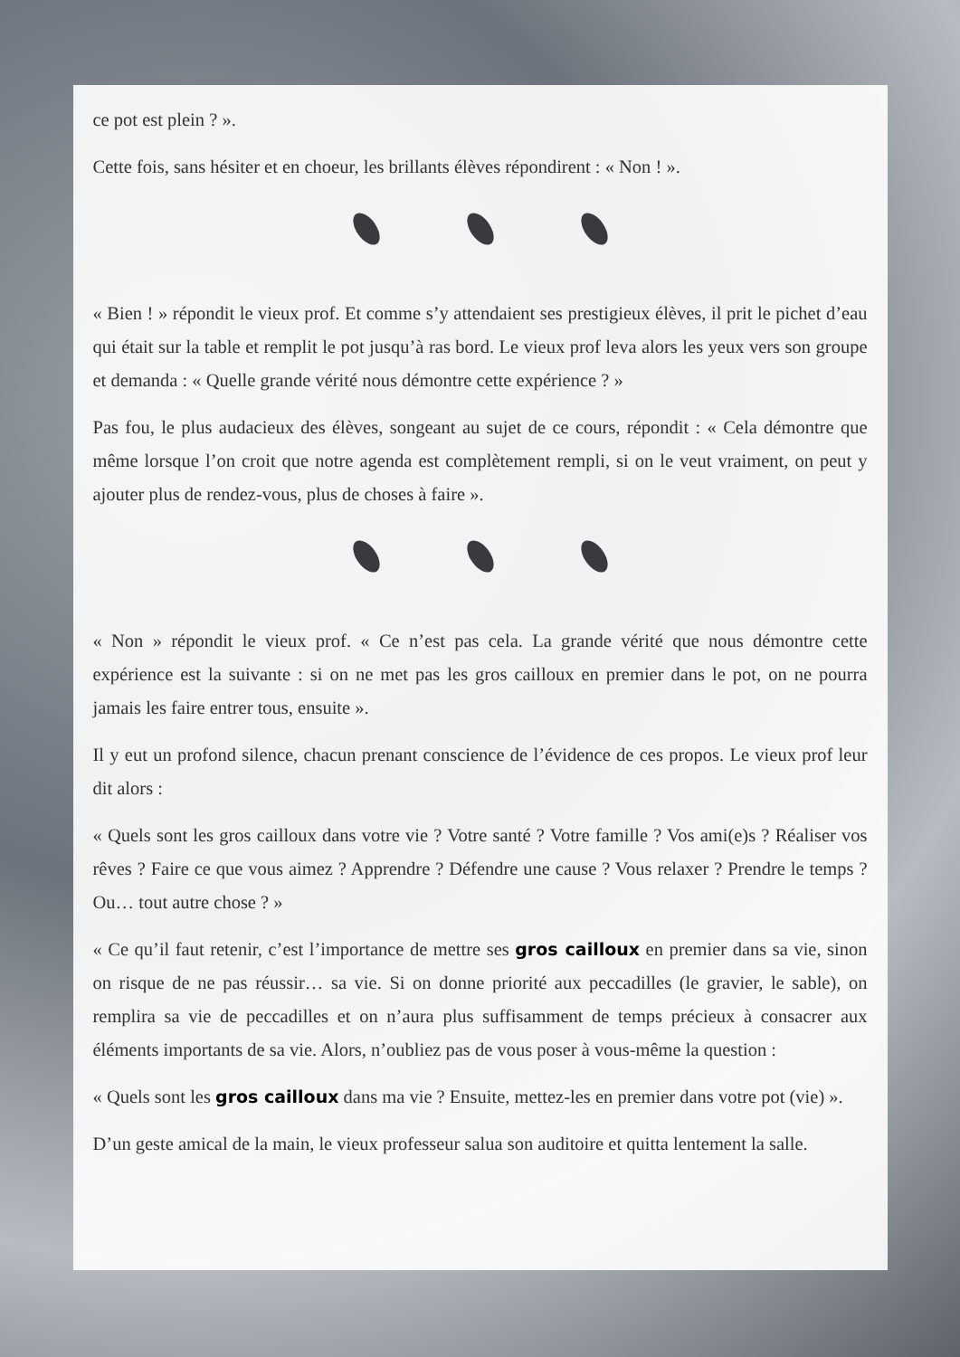ce pot est plein ? ».
Cette fois, sans hésiter et en choeur, les brillants élèves répondirent : « Non ! ».
« Bien ! » répondit le vieux prof. Et comme s’y attendaient ses prestigieux élèves, il prit le pichet d’eau qui était sur la table et remplit le pot jusqu’à ras bord. Le vieux prof leva alors les yeux vers son groupe et demanda : « Quelle grande vérité nous démontre cette expérience ? »
Pas fou, le plus audacieux des élèves, songeant au sujet de ce cours, répondit : « Cela démontre que même lorsque l’on croit que notre agenda est complètement rempli, si on le veut vraiment, on peut y ajouter plus de rendez-vous, plus de choses à faire ».
« Non » répondit le vieux prof. « Ce n’est pas cela. La grande vérité que nous démontre cette expérience est la suivante : si on ne met pas les gros cailloux en premier dans le pot, on ne pourra jamais les faire entrer tous, ensuite ».
Il y eut un profond silence, chacun prenant conscience de l’évidence de ces propos. Le vieux prof leur dit alors :
« Quels sont les gros cailloux dans votre vie ? Votre santé ? Votre famille ? Vos ami(e)s ? Réaliser vos rêves ? Faire ce que vous aimez ? Apprendre ? Défendre une cause ? Vous relaxer ? Prendre le temps ? Ou… tout autre chose ? »
« Ce qu’il faut retenir, c’est l’importance de mettre ses gros cailloux en premier dans sa vie, sinon on risque de ne pas réussir… sa vie. Si on donne priorité aux peccadilles (le gravier, le sable), on remplira sa vie de peccadilles et on n’aura plus suffisamment de temps précieux à consacrer aux éléments importants de sa vie. Alors, n’oubliez pas de vous poser à vous-même la question :
« Quels sont les gros cailloux dans ma vie ? Ensuite, mettez-les en premier dans votre pot (vie) ».
D’un geste amical de la main, le vieux professeur salua son auditoire et quitta lentement la salle.